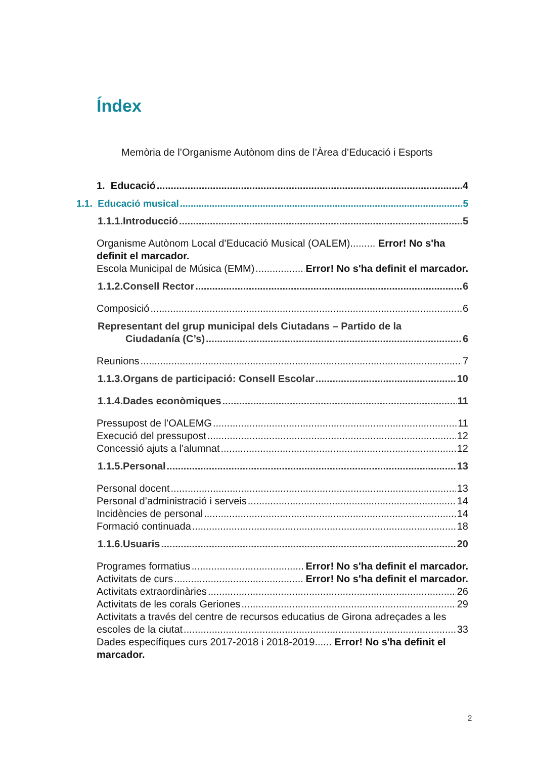Índex
Memòria de l’Organisme Autònom dins de l’Àrea d’Educació i Esports
1. Educació 4
1.1. Educació musical 5
1.1.1.Introducció 5
Organisme Autònom Local d’Educació Musical (OALEM)......... Error! No s'ha definit el marcador.
Escola Municipal de Música (EMM) Error! No s'ha definit el marcador.
1.1.2.Consell Rector 6
Composició 6
Representant del grup municipal dels Ciutadans – Partido de la
Ciudadanía (C’s) 6
Reunions 7
1.1.3.Organs de participació: Consell Escolar 10
1.1.4.Dades econòmiques 11
Pressupost de l’OALEMG 11
Execució del pressupost 12
Concessió ajuts a l’alumnat 12
1.1.5.Personal 13
Personal docent 13
Personal d’administració i serveis 14
Incidències de personal 14
Formació continuada 18
1.1.6.Usuaris 20
Programes formatius Error! No s'ha definit el marcador.
Activitats de curs Error! No s'ha definit el marcador.
Activitats extraordinàries 26
Activitats de les corals Geriones 29
Activitats a través del centre de recursos educatius de Girona adreçades a les
escoles de la ciutat 33
Dades específiques curs 2017-2018 i 2018-2019...... Error! No s'ha definit el marcador.
2